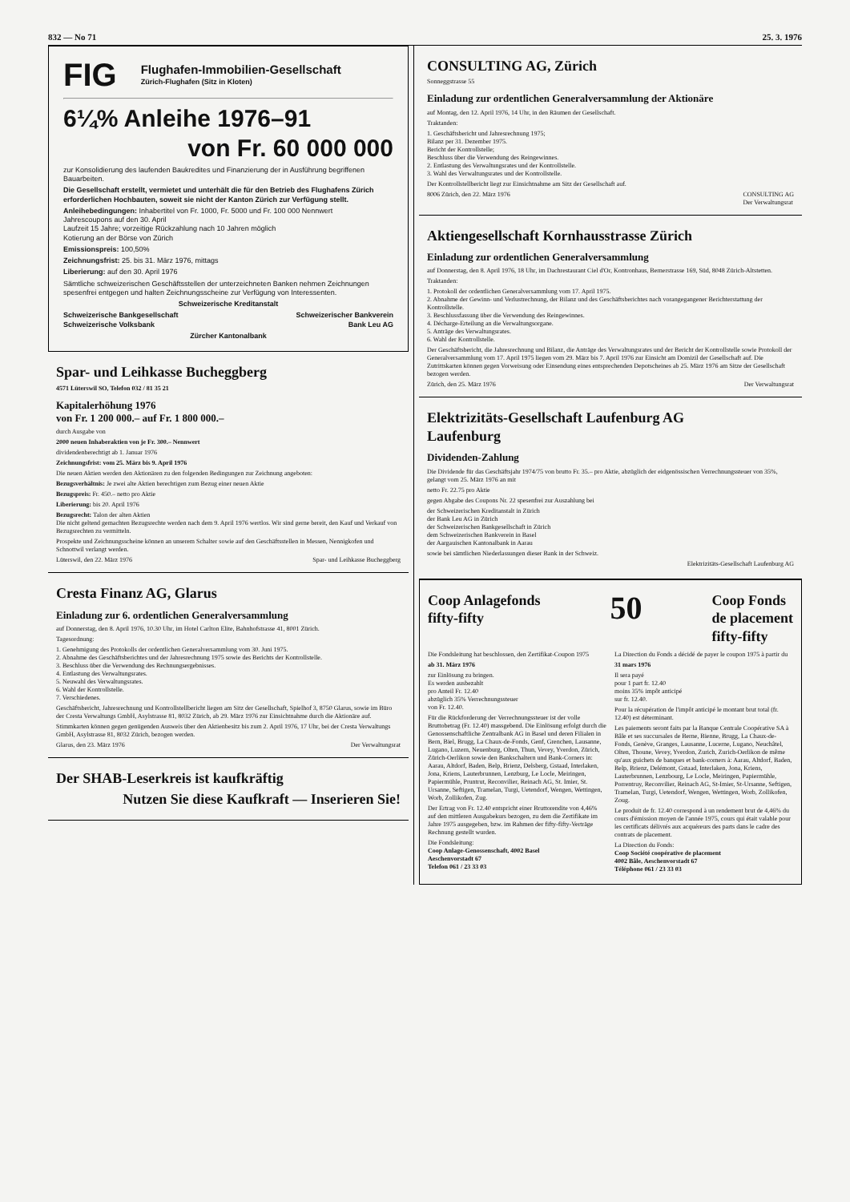832 — No 71 25. 3. 1976
FIG
Flughafen-Immobilien-Gesellschaft
Zürich-Flughafen (Sitz in Kloten)
6¼% Anleihe 1976–91
von Fr. 60 000 000
zur Konsolidierung des laufenden Baukredites und Finanzierung der in Ausführung begriffenen Bauarbeiten.
Die Gesellschaft erstellt, vermietet und unterhält die für den Betrieb des Flughafens Zürich erforderlichen Hochbauten, soweit sie nicht der Kanton Zürich zur Verfügung stellt.
Anleihebedingungen: Inhabertitel von Fr. 1000, Fr. 5000 und Fr. 100 000 Nennwert
Jahrescoupons auf den 30. April
Laufzeit 15 Jahre; vorzeitige Rückzahlung nach 10 Jahren möglich
Kotierung an der Börse von Zürich
Emissionspreis: 100,50%
Zeichnungsfrist: 25. bis 31. März 1976, mittags
Liberierung: auf den 30. April 1976
Sämtliche schweizerischen Geschäftsstellen der unterzeichneten Banken nehmen Zeichnungen spesenfrei entgegen und halten Zeichnungsscheine zur Verfügung von Interessenten.
Schweizerische Kreditanstalt
Schweizerische Bankgesellschaft Schweizerischer Bankverein
Schweizerische Volksbank Bank Leu AG
Zürcher Kantonalbank
Spar- und Leihkasse Bucheggberg
4571 Lüterswil SO, Telefon 032 / 81 35 21
Kapitalerhöhung 1976
von Fr. 1 200 000.– auf Fr. 1 800 000.–
durch Ausgabe von
2000 neuen Inhaberaktien von je Fr. 300.– Nennwert
dividendenberechtigt ab 1. Januar 1976
Zeichnungsfrist: vom 25. März bis 9. April 1976
Die neuen Aktien werden den Aktionären zu den folgenden Bedingungen zur Zeichnung angeboten:
Bezugsverhältnis: Je zwei alte Aktien berechtigen zum Bezug einer neuen Aktie
Bezugspreis: Fr. 450.– netto pro Aktie
Liberierung: bis 20. April 1976
Bezugsrecht: Talon der alten Aktien
Die nicht geltend gemachten Bezugsrechte werden nach dem 9. April 1976 wertlos. Wir sind gerne bereit, den Kauf und Verkauf von Bezugsrechten zu vermitteln.
Prospekte und Zeichnungsscheine können an unserem Schalter sowie auf den Geschäftsstellen in Messen, Nennigkofen und Schnottwil verlangt werden.
Lüterswil, den 22. März 1976 Spar- und Leihkasse Bucheggberg
Cresta Finanz AG, Glarus
Einladung zur 6. ordentlichen Generalversammlung
auf Donnerstag, den 8. April 1976, 10.30 Uhr, im Hotel Carlton Elite, Bahnhofstrasse 41, 8001 Zürich.
Tagesordnung:
1. Genehmigung des Protokolls der ordentlichen Generalversammlung vom 30. Juni 1975.
2. Abnahme des Geschäftsberichtes und der Jahresrechnung 1975 sowie des Berichts der Kontrollstelle.
3. Beschluss über die Verwendung des Rechnungsergebnisses.
4. Entlastung des Verwaltungsrates.
5. Neuwahl des Verwaltungsrates.
6. Wahl der Kontrollstelle.
7. Verschiedenes.
Geschäftsbericht, Jahresrechnung und Kontrollstellbericht liegen am Sitz der Gesellschaft, Spielhof 3, 8750 Glarus, sowie im Büro der Cresta Verwaltungs GmbH, Asylstrasse 81, 8032 Zürich, ab 29. März 1976 zur Einsichtnahme durch die Aktionäre auf.
Stimmkarten können gegen genügenden Ausweis über den Aktienbesitz bis zum 2. April 1976, 17 Uhr, bei der Cresta Verwaltungs GmbH, Asylstrasse 81, 8032 Zürich, bezogen werden.
Glarus, den 23. März 1976 Der Verwaltungsrat
Der SHAB-Leserkreis ist kaufkräftig
Nutzen Sie diese Kaufkraft — Inserieren Sie!
CONSULTING AG, Zürich
Sonneggstrasse 55
Einladung zur ordentlichen Generalversammlung der Aktionäre
auf Montag, den 12. April 1976, 14 Uhr, in den Räumen der Gesellschaft.
Traktanden:
1. Geschäftsbericht und Jahresrechnung 1975;
Bilanz per 31. Dezember 1975.
Bericht der Kontrollstelle;
Beschluss über die Verwendung des Reingewinnes.
2. Entlastung des Verwaltungsrates und der Kontrollstelle.
3. Wahl des Verwaltungsrates und der Kontrollstelle.
Der Kontrollstellbericht liegt zur Einsichtnahme am Sitz der Gesellschaft auf.
8006 Zürich, den 22. März 1976 CONSULTING AG
Der Verwaltungsrat
Aktiengesellschaft Kornhausstrasse Zürich
Einladung zur ordentlichen Generalversammlung
auf Donnerstag, den 8. April 1976, 18 Uhr, im Dachrestaurant Ciel d'Or, Kontronhaus, Bernerstrasse 169, Süd, 8048 Zürich-Altstetten.
Traktanden:
1. Protokoll der ordentlichen Generalversammlung vom 17. April 1975.
2. Abnahme der Gewinn- und Verlustrechnung, der Bilanz und des Geschäftsberichtes nach vorangegangener Berichterstattung der Kontrollstelle.
3. Beschlussfassung über die Verwendung des Reingewinnes.
4. Décharge-Erteilung an die Verwaltungsorgane.
5. Anträge des Verwaltungsrates.
6. Wahl der Kontrollstelle.
Der Geschäftsbericht, die Jahresrechnung und Bilanz, die Anträge des Verwaltungsrates und der Bericht der Kontrollstelle sowie Protokoll der Generalversammlung vom 17. April 1975 liegen vom 29. März bis 7. April 1976 zur Einsicht am Domizil der Gesellschaft auf. Die Zutrittskarten können gegen Vorweisung oder Einsendung eines entsprechenden Depotscheines ab 25. März 1976 am Sitze der Gesellschaft bezogen werden.
Zürich, den 25. März 1976 Der Verwaltungsrat
Elektrizitäts-Gesellschaft Laufenburg AG
Laufenburg
Dividenden-Zahlung
Die Dividende für das Geschäftsjahr 1974/75 von brutto Fr. 35.– pro Aktie, abzüglich der eidgenössischen Verrechnungssteuer von 35%, gelangt vom 25. März 1976 an mit
netto Fr. 22.75 pro Aktie
gegen Abgabe des Coupons Nr. 22 spesenfrei zur Auszahlung bei
der Schweizerischen Kreditanstalt in Zürich
der Bank Leu AG in Zürich
der Schweizerischen Bankgesellschaft in Zürich
dem Schweizerischen Bankverein in Basel
der Aargauischen Kantonalbank in Aarau
sowie bei sämtlichen Niederlassungen dieser Bank in der Schweiz.
Elektrizitäts-Gesellschaft Laufenburg AG
Coop Anlagefonds
fifty-fifty
50
Coop Fonds
de placement
fifty-fifty
Die Fondsleitung hat beschlossen, den Zertifikat-Coupon 1975
ab 31. März 1976
zur Einlösung zu bringen.
Es werden ausbezahlt
pro Anteil Fr. 12.40
abzüglich 35% Verrechnungssteuer
von Fr. 12.40.
Für die Rückforderung der Verrechnungssteuer ist der volle Bruttobetrag (Fr. 12.40) massgebend. Die Einlösung erfolgt durch die Genossenschaftliche Zentralbank AG in Basel und deren Filialen in Bern, Biel, Brugg, La Chaux-de-Fonds, Genf, Grenchen, Lausanne, Lugano, Luzern, Neuenburg, Olten, Thun, Vevey, Yverdon, Zürich, Zürich-Oerlikon sowie den Bankschaltern und Bank-Corners in: Aarau, Altdorf, Baden, Belp, Brienz, Delsberg, Gstaad, Interlaken, Jona, Kriens, Lauterbrunnen, Lenzburg, Le Locle, Meiringen, Papiermühle, Pruntrut, Reconvilier, Reinach AG, St. Imier, St. Ursanne, Seftigen, Tramelan, Turgi, Uetendorf, Wengen, Wettingen, Worb, Zollikofen, Zug.
Der Ertrag von Fr. 12.40 entspricht einer Bruttorendite von 4,46% auf den mittleren Ausgabekurs bezogen, zu dem die Zertifikate im Jahre 1975 ausgegeben, bzw. im Rahmen der fifty-fifty-Verträge Rechnung gestellt wurden.
Die Fondsleitung:
Coop Anlage-Genossenschaft, 4002 Basel
Aeschenvorstadt 67
Telefon 061 / 23 33 03
La Direction du Fonds a décidé de payer le coupon 1975 à partir du
31 mars 1976
Il sera payé
pour 1 part fr. 12.40
moins 35% impôt anticipé
sur fr. 12.40.
Pour la récupération de l'impôt anticipé le montant brut total (fr. 12.40) est déterminant.
Les paiements seront faits par la Banque Centrale Coopérative SA à Bâle et ses succursales de Berne, Bienne, Brugg, La Chaux-de-Fonds, Genève, Granges, Lausanne, Lucerne, Lugano, Neuchâtel, Olten, Thoune, Vevey, Yverdon, Zurich, Zurich-Oerlikon de même qu'aux guichets de banques et bank-corners à: Aarau, Altdorf, Baden, Belp, Brienz, Delémont, Gstaad, Interlaken, Jona, Kriens, Lauterbrunnen, Lenzbourg, Le Locle, Meiringen, Papiermühle, Porrentruy, Reconvilier, Reinach AG, St-Imier, St-Ursanne, Seftigen, Tramelan, Turgi, Uetendorf, Wengen, Wettingen, Worb, Zollikofen, Zoug.
Le produit de fr. 12.40 correspond à un rendement brut de 4,46% du cours d'émission moyen de l'année 1975, cours qui était valable pour les certificats délivrés aux acquéreurs des parts dans le cadre des contrats de placement.
La Direction du Fonds:
Coop Société coopérative de placement
4002 Bâle, Aeschenvorstadt 67
Téléphone 061 / 23 33 03